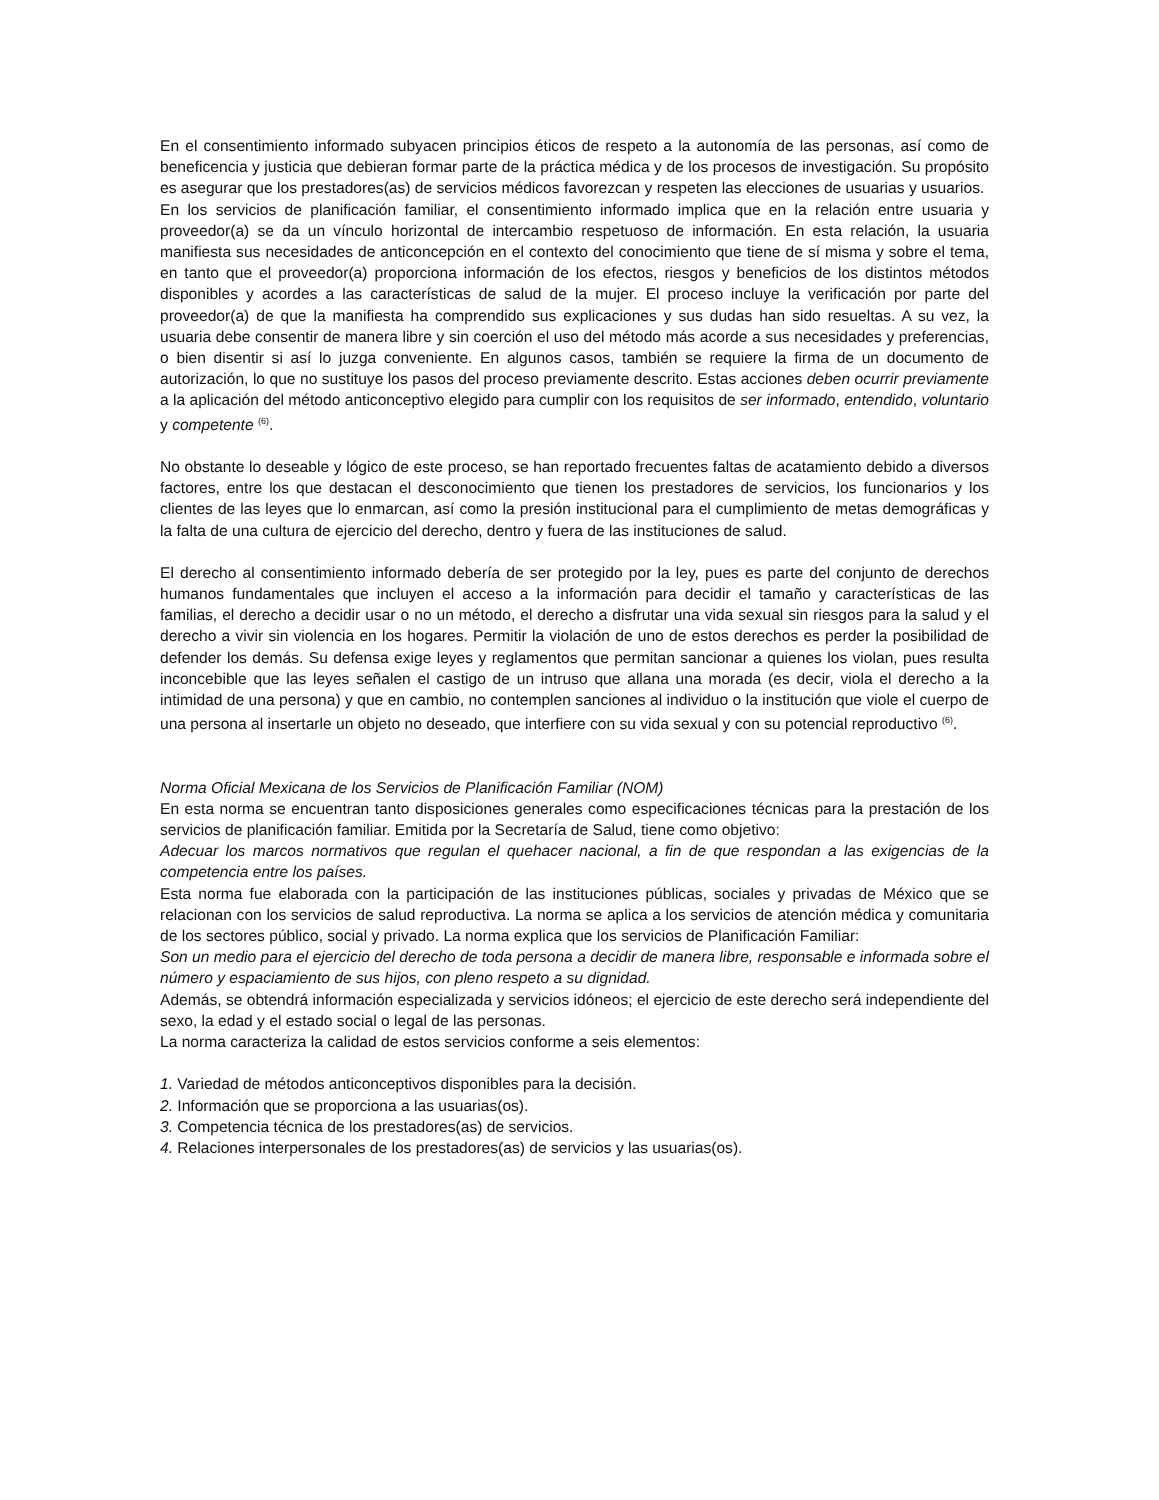En el consentimiento informado subyacen principios éticos de respeto a la autonomía de las personas, así como de beneficencia y justicia que debieran formar parte de la práctica médica y de los procesos de investigación. Su propósito es asegurar que los prestadores(as) de servicios médicos favorezcan y respeten las elecciones de usuarias y usuarios.
En los servicios de planificación familiar, el consentimiento informado implica que en la relación entre usuaria y proveedor(a) se da un vínculo horizontal de intercambio respetuoso de información. En esta relación, la usuaria manifiesta sus necesidades de anticoncepción en el contexto del conocimiento que tiene de sí misma y sobre el tema, en tanto que el proveedor(a) proporciona información de los efectos, riesgos y beneficios de los distintos métodos disponibles y acordes a las características de salud de la mujer. El proceso incluye la verificación por parte del proveedor(a) de que la manifiesta ha comprendido sus explicaciones y sus dudas han sido resueltas. A su vez, la usuaria debe consentir de manera libre y sin coerción el uso del método más acorde a sus necesidades y preferencias, o bien disentir si así lo juzga conveniente. En algunos casos, también se requiere la firma de un documento de autorización, lo que no sustituye los pasos del proceso previamente descrito. Estas acciones deben ocurrir previamente a la aplicación del método anticonceptivo elegido para cumplir con los requisitos de ser informado, entendido, voluntario y competente <sup>(6)</sup>.
No obstante lo deseable y lógico de este proceso, se han reportado frecuentes faltas de acatamiento debido a diversos factores, entre los que destacan el desconocimiento que tienen los prestadores de servicios, los funcionarios y los clientes de las leyes que lo enmarcan, así como la presión institucional para el cumplimiento de metas demográficas y la falta de una cultura de ejercicio del derecho, dentro y fuera de las instituciones de salud.
El derecho al consentimiento informado debería de ser protegido por la ley, pues es parte del conjunto de derechos humanos fundamentales que incluyen el acceso a la información para decidir el tamaño y características de las familias, el derecho a decidir usar o no un método, el derecho a disfrutar una vida sexual sin riesgos para la salud y el derecho a vivir sin violencia en los hogares. Permitir la violación de uno de estos derechos es perder la posibilidad de defender los demás. Su defensa exige leyes y reglamentos que permitan sancionar a quienes los violan, pues resulta inconcebible que las leyes señalen el castigo de un intruso que allana una morada (es decir, viola el derecho a la intimidad de una persona) y que en cambio, no contemplen sanciones al individuo o la institución que viole el cuerpo de una persona al insertarle un objeto no deseado, que interfiere con su vida sexual y con su potencial reproductivo <sup>(6)</sup>.
Norma Oficial Mexicana de los Servicios de Planificación Familiar (NOM)
En esta norma se encuentran tanto disposiciones generales como especificaciones técnicas para la prestación de los servicios de planificación familiar. Emitida por la Secretaría de Salud, tiene como objetivo:
Adecuar los marcos normativos que regulan el quehacer nacional, a fin de que respondan a las exigencias de la competencia entre los países.
Esta norma fue elaborada con la participación de las instituciones públicas, sociales y privadas de México que se relacionan con los servicios de salud reproductiva. La norma se aplica a los servicios de atención médica y comunitaria de los sectores público, social y privado. La norma explica que los servicios de Planificación Familiar:
Son un medio para el ejercicio del derecho de toda persona a decidir de manera libre, responsable e informada sobre el número y espaciamiento de sus hijos, con pleno respeto a su dignidad.
Además, se obtendrá información especializada y servicios idóneos; el ejercicio de este derecho será independiente del sexo, la edad y el estado social o legal de las personas.
La norma caracteriza la calidad de estos servicios conforme a seis elementos:
1. Variedad de métodos anticonceptivos disponibles para la decisión.
2. Información que se proporciona a las usuarias(os).
3. Competencia técnica de los prestadores(as) de servicios.
4. Relaciones interpersonales de los prestadores(as) de servicios y las usuarias(os).